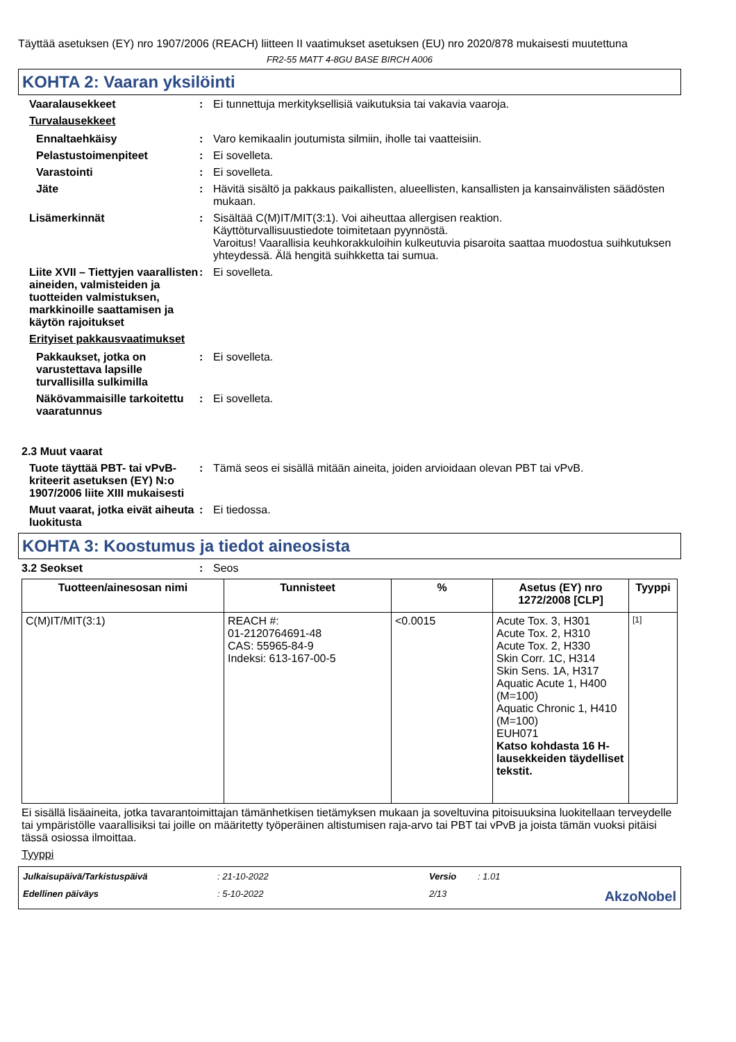Täyttää asetuksen (EY) nro 1907/2006 (REACH) liitteen II vaatimukset asetuksen (EU) nro 2020/878 mukaisesti muutettuna
FR2-55 MATT 4-8GU BASE BIRCH A006
KOHTA 2: Vaaran yksilöinti
Vaaralausekkeet : Ei tunnettuja merkityksellisiä vaikutuksia tai vakavia vaaroja.
Turvalausekkeet
Ennaltaehkäisy : Varo kemikaalin joutumista silmiin, iholle tai vaatteisiin.
Pelastustoimenpiteet : Ei sovelleta.
Varastointi : Ei sovelleta.
Jäte : Hävitä sisältö ja pakkaus paikallisten, alueellisten, kansallisten ja kansainvälisten säädösten mukaan.
Lisämerkinnät : Sisältää C(M)IT/MIT(3:1). Voi aiheuttaa allergisen reaktion.
Käyttöturvallisuustiedote toimitetaan pyynnöstä.
Varoitus! Vaarallisia keuhkorakkuloihin kulkeutuvia pisaroita saattaa muodostua suihkutuksen yhteydessä. Älä hengitä suihkketta tai sumua.
Liite XVII – Tiettyjen vaarallisten aineiden, valmisteiden ja tuotteiden valmistuksen, markkinoille saattamisen ja käytön rajoitukset
: Ei sovelleta.
Erityiset pakkausvaatimukset
Pakkaukset, jotka on varustettava lapsille turvallisilla sulkimilla
: Ei sovelleta.
Näkövammaisille tarkoitettu vaaratunnus
: Ei sovelleta.
2.3 Muut vaarat
Tuote täyttää PBT- tai vPvB-kriteerit asetuksen (EY) N:o 1907/2006 liite XIII mukaisesti
: Tämä seos ei sisällä mitään aineita, joiden arvioidaan olevan PBT tai vPvB.
Muut vaarat, jotka eivät aiheuta luokitusta
: Ei tiedossa.
KOHTA 3: Koostumus ja tiedot aineosista
3.2 Seokset : Seos
| Tuotteen/ainesosan nimi | Tunnisteet | % | Asetus (EY) nro 1272/2008 [CLP] | Tyyppi |
| --- | --- | --- | --- | --- |
| C(M)IT/MIT(3:1) | REACH #: 01-2120764691-48 CAS: 55965-84-9 Indeksi: 613-167-00-5 | <0.0015 | Acute Tox. 3, H301 Acute Tox. 2, H310 Acute Tox. 2, H330 Skin Corr. 1C, H314 Skin Sens. 1A, H317 Aquatic Acute 1, H400 (M=100) Aquatic Chronic 1, H410 (M=100) EUH071 Katso kohdasta 16 H-lausekkeiden täydelliset tekstit. | [1] |
Ei sisällä lisäaineita, jotka tavarantoimittajan tämänhetkisen tietämyksen mukaan ja soveltuvina pitoisuuksina luokitellaan terveydelle tai ympäristölle vaarallisiksi tai joille on määritetty työperäinen altistumisen raja-arvo tai PBT tai vPvB ja joista tämän vuoksi pitäisi tässä osiossa ilmoittaa.
Tyyppi
Julkaisupäivä/Tarkistuspäivä: 21-10-2022 Versio: 1.01 Edellinen päiväys: 5-10-2022 2/13 AkzoNobel